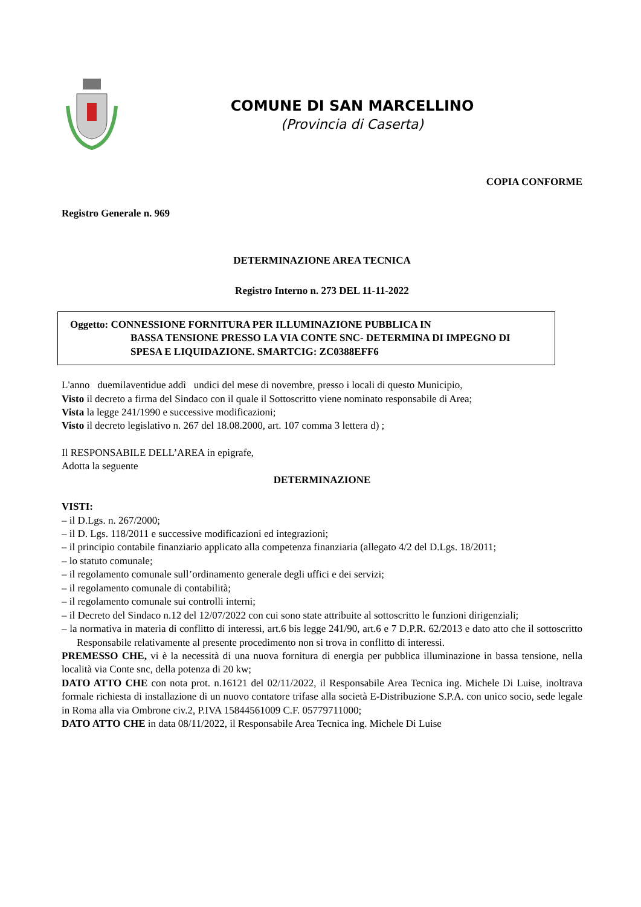COMUNE DI SAN MARCELLINO
(Provincia di Caserta)
COPIA CONFORME
Registro Generale n. 969
DETERMINAZIONE AREA TECNICA
Registro Interno n. 273 DEL 11-11-2022
Oggetto: CONNESSIONE FORNITURA PER ILLUMINAZIONE PUBBLICA IN
BASSA TENSIONE PRESSO LA VIA CONTE SNC- DETERMINA DI IMPEGNO DI SPESA E LIQUIDAZIONE. SMARTCIG: ZC0388EFF6
L'anno duemilaventidue addì undici del mese di novembre, presso i locali di questo Municipio,
Visto il decreto a firma del Sindaco con il quale il Sottoscritto viene nominato responsabile di Area;
Vista la legge 241/1990 e successive modificazioni;
Visto il decreto legislativo n. 267 del 18.08.2000, art. 107 comma 3 lettera d) ;
Il RESPONSABILE DELL’AREA in epigrafe,
Adotta la seguente
DETERMINAZIONE
VISTI:
– il D.Lgs. n. 267/2000;
– il D. Lgs. 118/2011 e successive modificazioni ed integrazioni;
– il principio contabile finanziario applicato alla competenza finanziaria (allegato 4/2 del D.Lgs. 18/2011;
– lo statuto comunale;
– il regolamento comunale sull’ordinamento generale degli uffici e dei servizi;
– il regolamento comunale di contabilità;
– il regolamento comunale sui controlli interni;
– il Decreto del Sindaco n.12 del 12/07/2022 con cui sono state attribuite al sottoscritto le funzioni dirigenziali;
– la normativa in materia di conflitto di interessi, art.6 bis legge 241/90, art.6 e 7 D.P.R. 62/2013 e dato atto che il sottoscritto Responsabile relativamente al presente procedimento non si trova in conflitto di interessi.
PREMESSO CHE, vi è la necessità di una nuova fornitura di energia per pubblica illuminazione in bassa tensione, nella località via Conte snc, della potenza di 20 kw;
DATO ATTO CHE con nota prot. n.16121 del 02/11/2022, il Responsabile Area Tecnica ing. Michele Di Luise, inoltrava formale richiesta di installazione di un nuovo contatore trifase alla società E-Distribuzione S.P.A. con unico socio, sede legale in Roma alla via Ombrone civ.2, P.IVA 15844561009 C.F. 05779711000;
DATO ATTO CHE in data 08/11/2022, il Responsabile Area Tecnica ing. Michele Di Luise